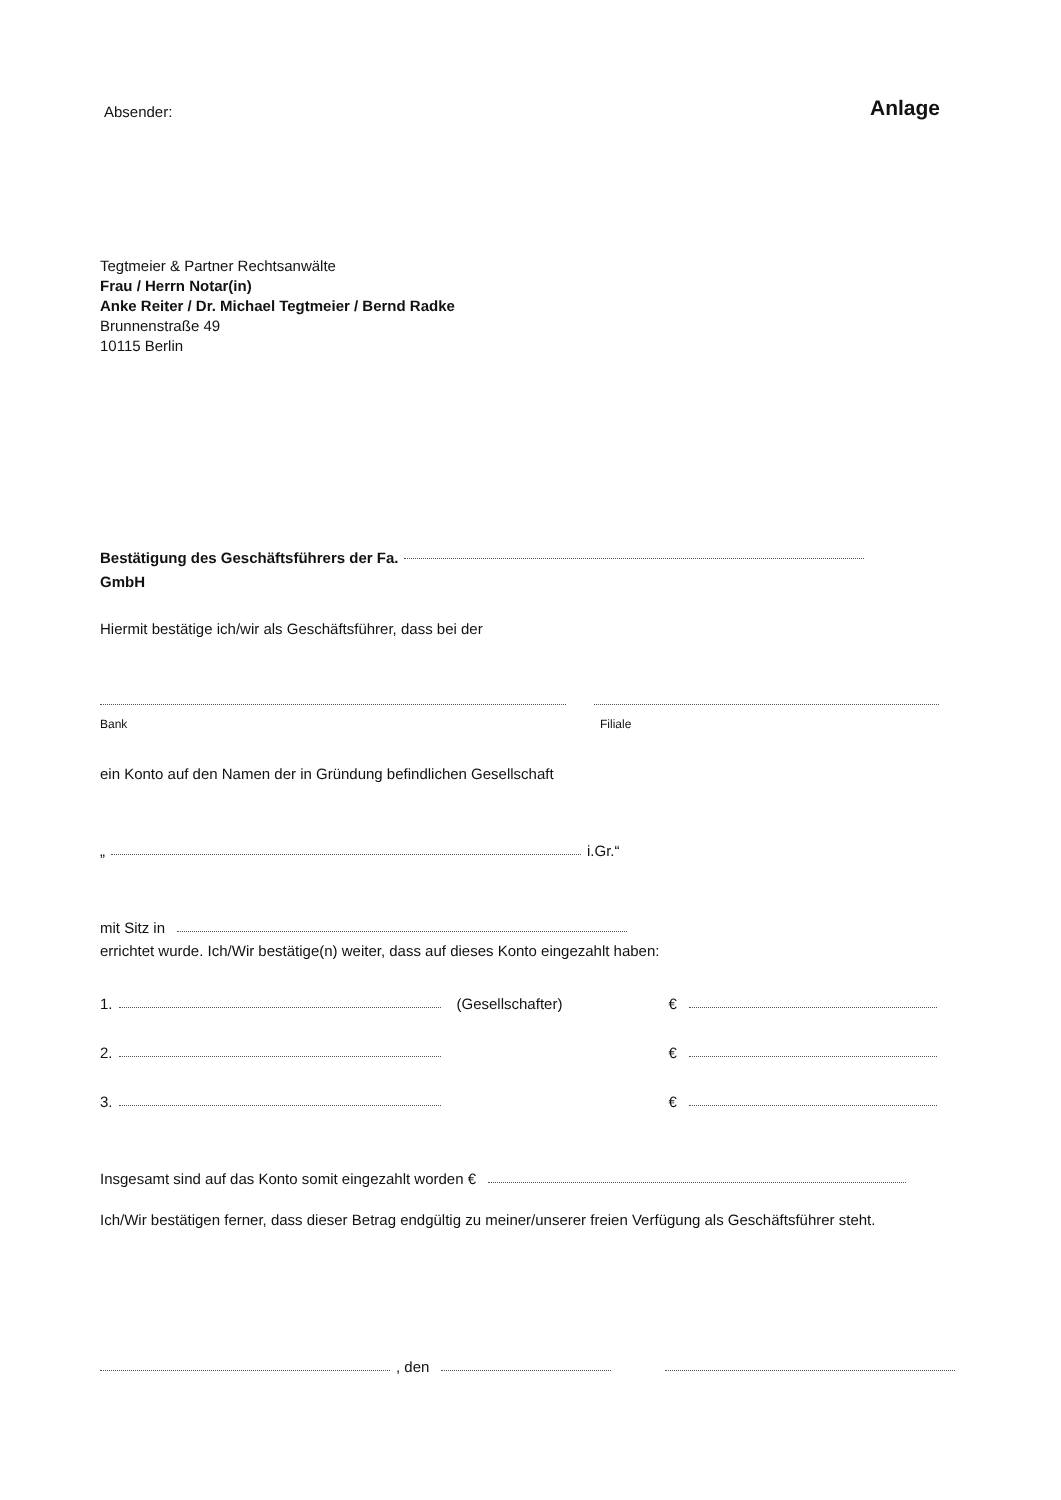Absender: Anlage
Tegtmeier & Partner Rechtsanwälte
Frau / Herrn Notar(in)
Anke Reiter / Dr. Michael Tegtmeier / Bernd Radke
Brunnenstraße 49
10115 Berlin
Bestätigung des Geschäftsführers der Fa.
GmbH
Hiermit bestätige ich/wir als Geschäftsführer, dass bei der
Bank Filiale
ein Konto auf den Namen der in Gründung befindlichen Gesellschaft
„ i.Gr.“
mit Sitz in
errichtet wurde. Ich/Wir bestätige(n) weiter, dass auf dieses Konto eingezahlt haben:
1. (Gesellschafter) €
2. €
3. €
Insgesamt sind auf das Konto somit eingezahlt worden €
Ich/Wir bestätigen ferner, dass dieser Betrag endgültig zu meiner/unserer freien Verfügung als Geschäftsführer steht.
, den